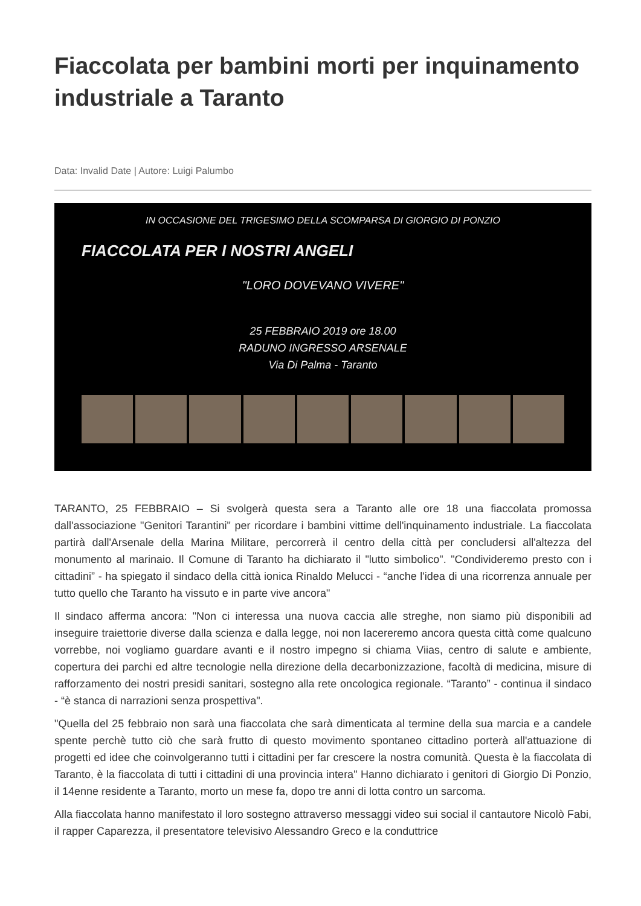Fiaccolata per bambini morti per inquinamento industriale a Taranto
Data: Invalid Date | Autore: Luigi Palumbo
IN OCCASIONE DEL TRIGESIMO DELLA SCOMPARSA DI GIORGIO DI PONZIO
FIACCOLATA PER I NOSTRI ANGELI
"LORO DOVEVANO VIVERE"
25 FEBBRAIO 2019 ore 18.00
RADUNO INGRESSO ARSENALE
Via Di Palma - Taranto
TARANTO, 25 FEBBRAIO – Si svolgerà questa sera a Taranto alle ore 18 una fiaccolata promossa dall'associazione "Genitori Tarantini" per ricordare i bambini vittime dell'inquinamento industriale. La fiaccolata partirà dall'Arsenale della Marina Militare, percorrerà il centro della città per concludersi all'altezza del monumento al marinaio. Il Comune di Taranto ha dichiarato il "lutto simbolico". "Condivideremo presto con i cittadini” - ha spiegato il sindaco della città ionica Rinaldo Melucci - “anche l'idea di una ricorrenza annuale per tutto quello che Taranto ha vissuto e in parte vive ancora"
Il sindaco afferma ancora: "Non ci interessa una nuova caccia alle streghe, non siamo più disponibili ad inseguire traiettorie diverse dalla scienza e dalla legge, noi non lacereremo ancora questa città come qualcuno vorrebbe, noi vogliamo guardare avanti e il nostro impegno si chiama Viias, centro di salute e ambiente, copertura dei parchi ed altre tecnologie nella direzione della decarbonizzazione, facoltà di medicina, misure di rafforzamento dei nostri presidi sanitari, sostegno alla rete oncologica regionale. “Taranto” - continua il sindaco - “è stanca di narrazioni senza prospettiva".
"Quella del 25 febbraio non sarà una fiaccolata che sarà dimenticata al termine della sua marcia e a candele spente perchè tutto ciò che sarà frutto di questo movimento spontaneo cittadino porterà all'attuazione di progetti ed idee che coinvolgeranno tutti i cittadini per far crescere la nostra comunità. Questa è la fiaccolata di Taranto, è la fiaccolata di tutti i cittadini di una provincia intera" Hanno dichiarato i genitori di Giorgio Di Ponzio, il 14enne residente a Taranto, morto un mese fa, dopo tre anni di lotta contro un sarcoma.
Alla fiaccolata hanno manifestato il loro sostegno attraverso messaggi video sui social il cantautore Nicolò Fabi, il rapper Caparezza, il presentatore televisivo Alessandro Greco e la conduttrice